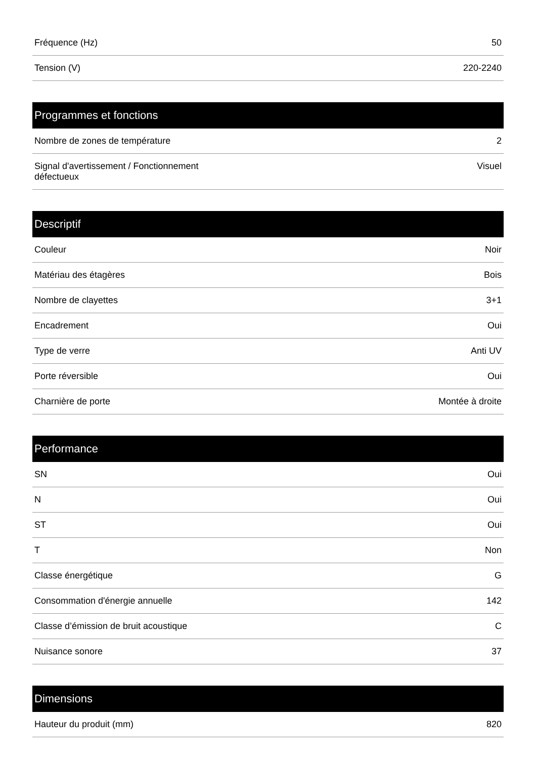| Fréquence (Hz) | 50 |
| Tension (V) | 220-2240 |
| Programmes et fonctions | |
| --- | --- |
| Nombre de zones de température | 2 |
| Signal d'avertissement / Fonctionnement défectueux | Visuel |
| Descriptif | |
| --- | --- |
| Couleur | Noir |
| Matériau des étagères | Bois |
| Nombre de clayettes | 3+1 |
| Encadrement | Oui |
| Type de verre | Anti UV |
| Porte réversible | Oui |
| Charnière de porte | Montée à droite |
| Performance | |
| --- | --- |
| SN | Oui |
| N | Oui |
| ST | Oui |
| T | Non |
| Classe énergétique | G |
| Consommation d'énergie annuelle | 142 |
| Classe d’émission de bruit acoustique | C |
| Nuisance sonore | 37 |
| Dimensions | |
| --- | --- |
| Hauteur du produit (mm) | 820 |